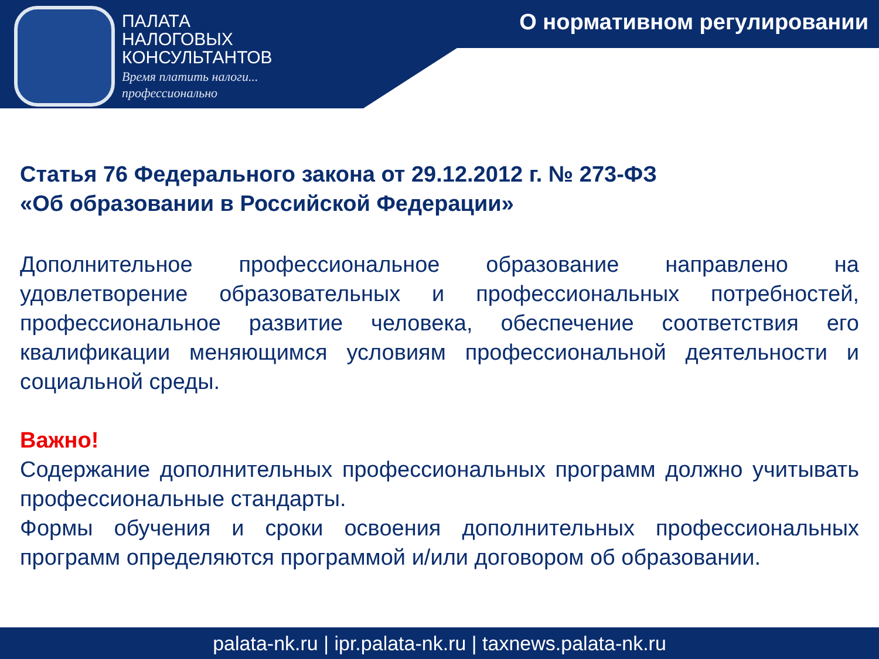ПАЛАТА
НАЛОГОВЫХ
КОНСУЛЬТАНТОВ
Время платить налоги...
профессионально
О нормативном регулировании
Статья 76 Федерального закона от 29.12.2012 г. № 273-ФЗ
«Об образовании в Российской Федерации»
Дополнительное профессиональное образование направлено на удовлетворение образовательных и профессиональных потребностей, профессиональное развитие человека, обеспечение соответствия его квалификации меняющимся условиям профессиональной деятельности и социальной среды.
Важно!
Содержание дополнительных профессиональных программ должно учитывать профессиональные стандарты.
Формы обучения и сроки освоения дополнительных профессиональных программ определяются программой и/или договором об образовании.
palata-nk.ru | ipr.palata-nk.ru | taxnews.palata-nk.ru